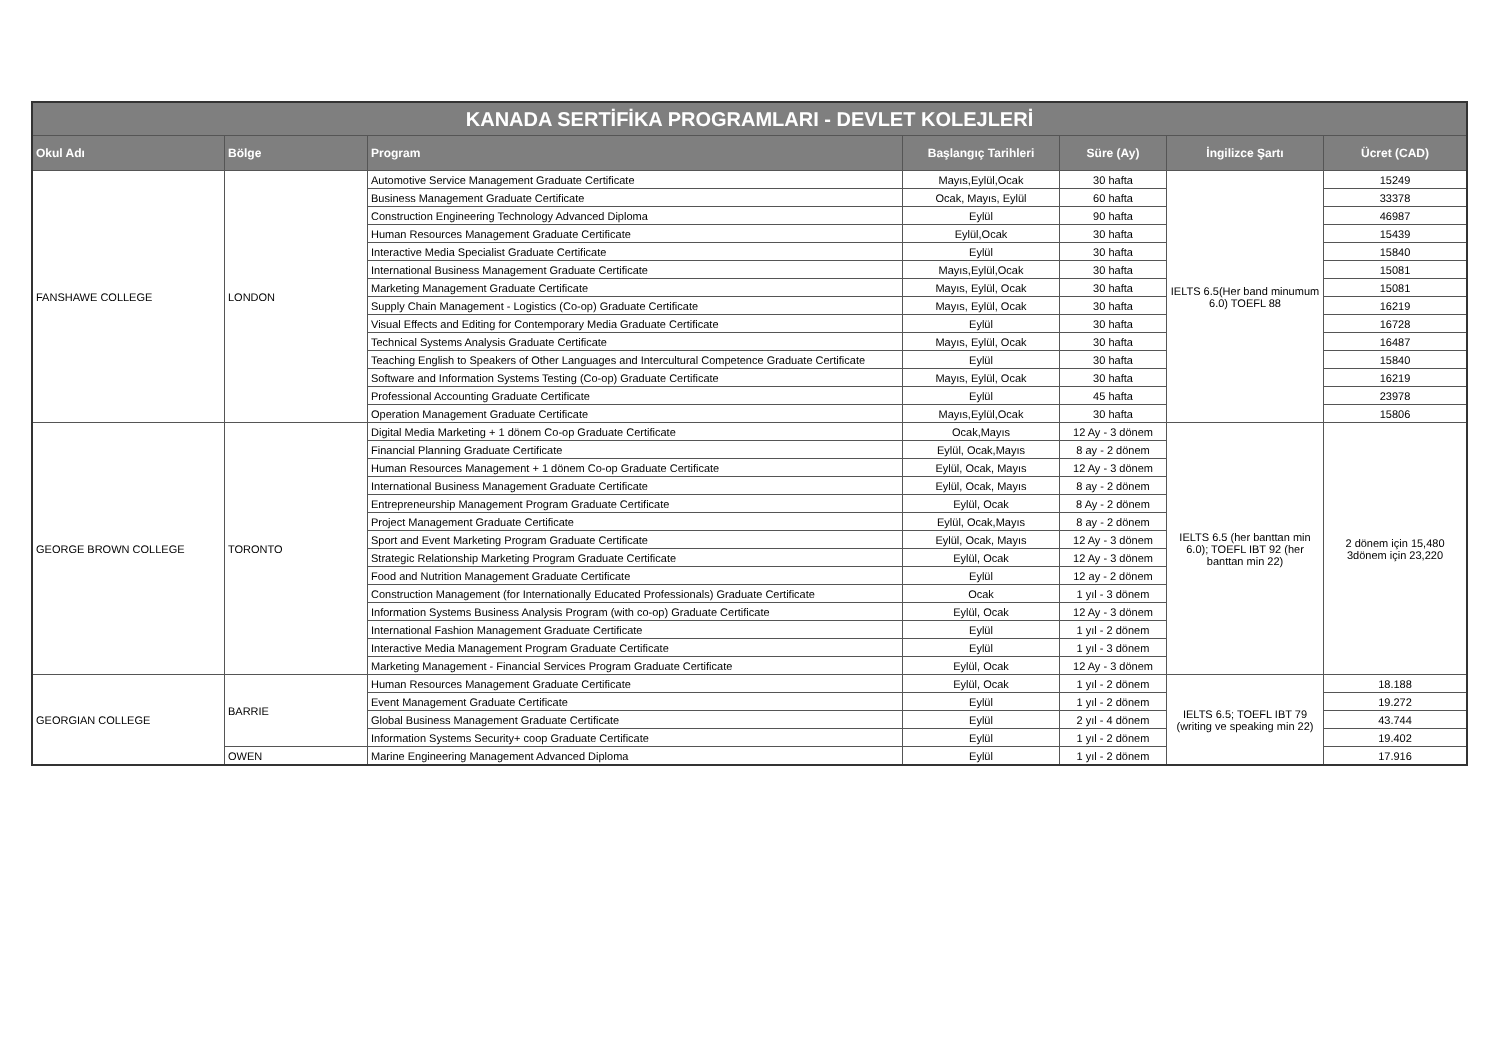| KANADA SERTİFİKA PROGRAMLARI - DEVLET KOLEJLERİ | | | | | | |
| Okul Adı | Bölge | Program | Başlangıç Tarihleri | Süre (Ay) | İngilizce Şartı | Ücret (CAD) |
| FANSHAWE COLLEGE | LONDON | Automotive Service Management Graduate Certificate | Mayıs,Eylül,Ocak | 30 hafta | IELTS 6.5(Her band minumum 6.0) TOEFL 88 | 15249 |
| | | Business Management Graduate Certificate | Ocak, Mayıs, Eylül | 60 hafta | | 33378 |
| | | Construction Engineering Technology Advanced Diploma | Eylül | 90 hafta | | 46987 |
| | | Human Resources Management Graduate Certificate | Eylül,Ocak | 30 hafta | | 15439 |
| | | Interactive Media Specialist Graduate Certificate | Eylül | 30 hafta | | 15840 |
| | | International Business Management Graduate Certificate | Mayıs,Eylül,Ocak | 30 hafta | | 15081 |
| | | Marketing Management Graduate Certificate | Mayıs, Eylül, Ocak | 30 hafta | | 15081 |
| | | Supply Chain Management - Logistics (Co-op) Graduate Certificate | Mayıs, Eylül, Ocak | 30 hafta | | 16219 |
| | | Visual Effects and Editing for Contemporary Media Graduate Certificate | Eylül | 30 hafta | | 16728 |
| | | Technical Systems Analysis Graduate Certificate | Mayıs, Eylül, Ocak | 30 hafta | | 16487 |
| | | Teaching English to Speakers of Other Languages and Intercultural Competence Graduate Certificate | Eylül | 30 hafta | | 15840 |
| | | Software and Information Systems Testing (Co-op) Graduate Certificate | Mayıs, Eylül, Ocak | 30 hafta | | 16219 |
| | | Professional Accounting Graduate Certificate | Eylül | 45 hafta | | 23978 |
| | | Operation Management Graduate Certificate | Mayıs,Eylül,Ocak | 30 hafta | | 15806 |
| GEORGE BROWN COLLEGE | TORONTO | Digital Media Marketing + 1 dönem Co-op Graduate Certificate | Ocak,Mayıs | 12 Ay - 3 dönem | IELTS 6.5 (her banttan min 6.0); TOEFL IBT 92 (her banttan min 22) | 2 dönem için 15,480 3dönem için 23,220 |
| | | Financial Planning Graduate Certificate | Eylül, Ocak,Mayıs | 8 ay - 2 dönem | | |
| | | Human Resources Management + 1 dönem Co-op Graduate Certificate | Eylül, Ocak, Mayıs | 12 Ay - 3 dönem | | |
| | | International Business Management Graduate Certificate | Eylül, Ocak, Mayıs | 8 ay - 2 dönem | | |
| | | Entrepreneurship Management Program Graduate Certificate | Eylül, Ocak | 8 Ay - 2 dönem | | |
| | | Project Management Graduate Certificate | Eylül, Ocak,Mayıs | 8 ay - 2 dönem | | |
| | | Sport and Event Marketing Program Graduate Certificate | Eylül, Ocak, Mayıs | 12 Ay - 3 dönem | | |
| | | Strategic Relationship Marketing Program Graduate Certificate | Eylül, Ocak | 12 Ay - 3 dönem | | |
| | | Food and Nutrition Management Graduate Certificate | Eylül | 12 ay - 2 dönem | | |
| | | Construction Management (for Internationally Educated Professionals) Graduate Certificate | Ocak | 1 yıl - 3 dönem | | |
| | | Information Systems Business Analysis Program (with co-op) Graduate Certificate | Eylül, Ocak | 12 Ay - 3 dönem | | |
| | | International Fashion Management Graduate Certificate | Eylül | 1 yıl - 2 dönem | | |
| | | Interactive Media Management Program Graduate Certificate | Eylül | 1 yıl - 3 dönem | | |
| | | Marketing Management - Financial Services Program Graduate Certificate | Eylül, Ocak | 12 Ay - 3 dönem | | |
| GEORGIAN COLLEGE | BARRIE | Human Resources Management Graduate Certificate | Eylül, Ocak | 1 yıl - 2 dönem | IELTS 6.5; TOEFL IBT 79 (writing ve speaking min 22) | 18.188 |
| | | Event Management Graduate Certificate | Eylül | 1 yıl - 2 dönem | | 19.272 |
| | | Global Business Management Graduate Certificate | Eylül | 2 yıl - 4 dönem | | 43.744 |
| | | Information Systems Security+ coop Graduate Certificate | Eylül | 1 yıl - 2 dönem | | 19.402 |
| | OWEN | Marine Engineering Management Advanced Diploma | Eylül | 1 yıl - 2 dönem | | 17.916 |